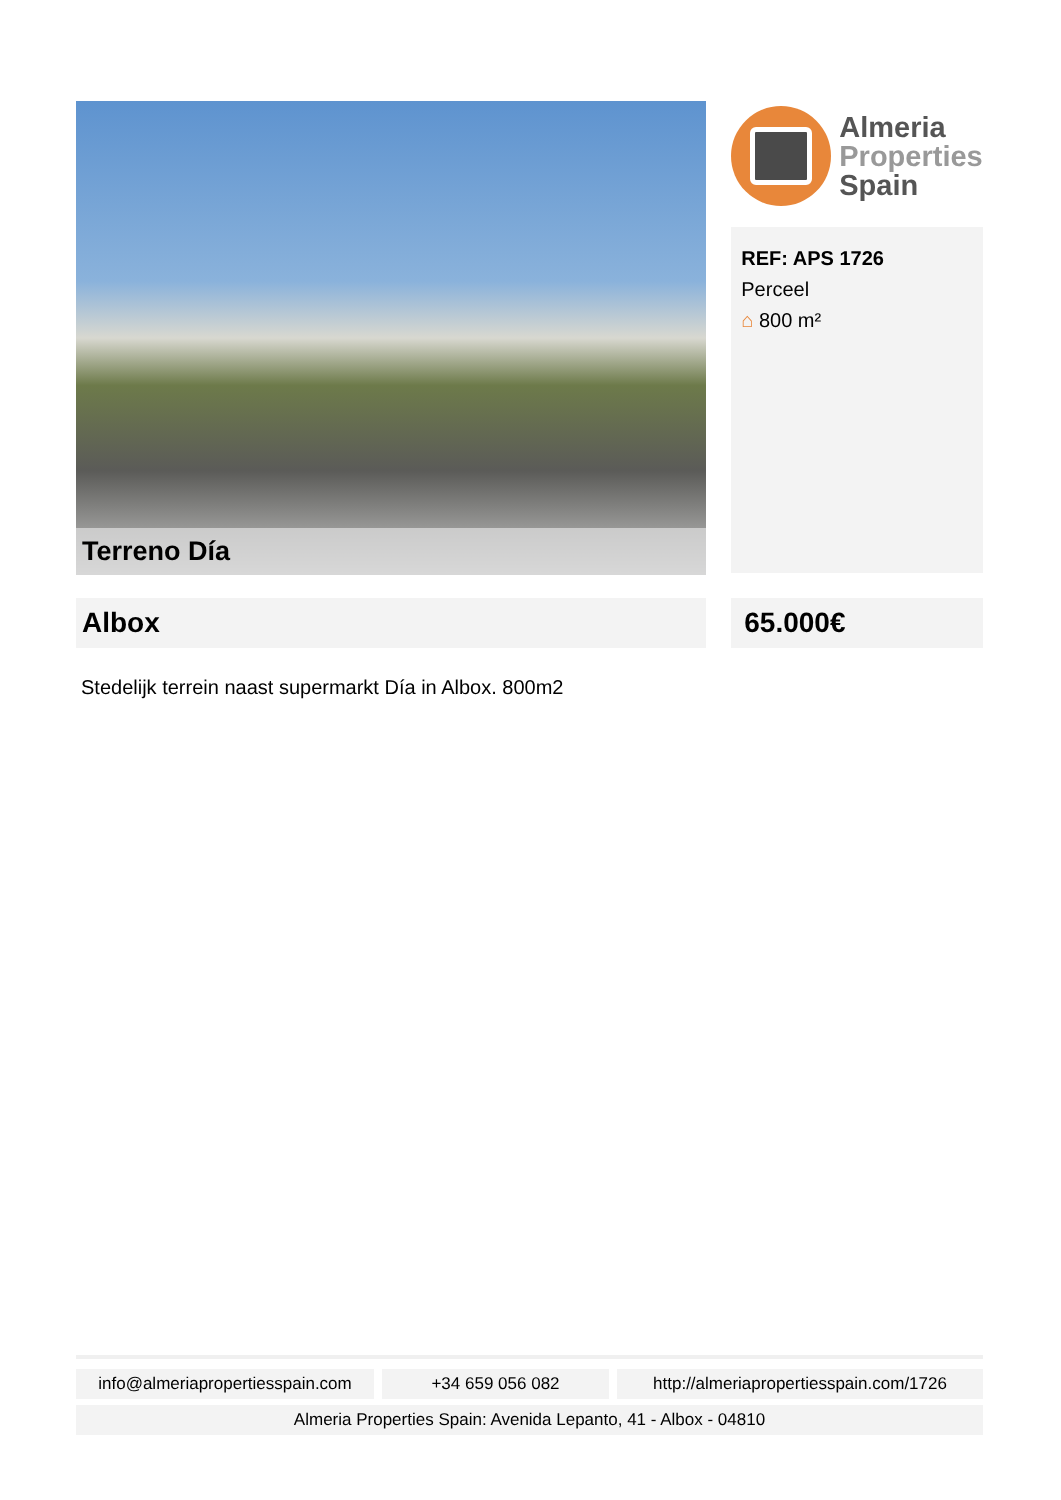Terreno Día
Almeria
Properties
Spain
REF: APS 1726
Perceel
⌂ 800 m²
Albox 65.000€
Stedelijk terrein naast supermarkt Día in Albox. 800m2
info@almeriapropertiesspain.com
+34 659 056 082 http://almeriapropertiesspain.com/1726
Almeria Properties Spain: Avenida Lepanto, 41 - Albox - 04810